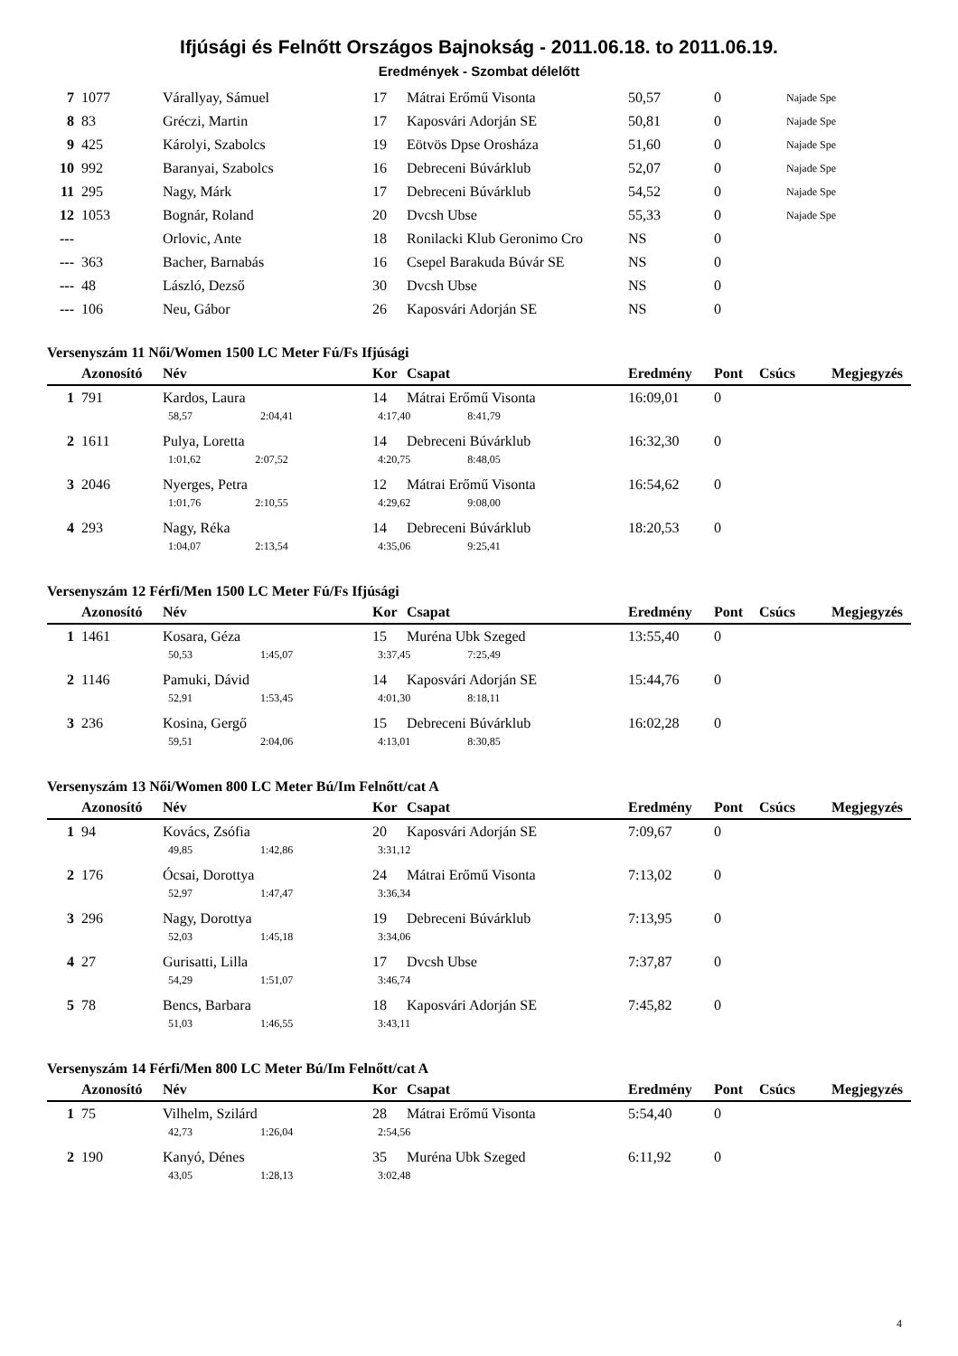Ifjúsági és Felnőtt Országos Bajnokság - 2011.06.18. to 2011.06.19.
Eredmények - Szombat délelőtt
| 7 | 1077 | Várallyay, Sámuel | 17 | Mátrai Erőmű Visonta | 50,57 | 0 | Najade Spe |
| 8 | 83 | Gréczi, Martin | 17 | Kaposvári Adorján SE | 50,81 | 0 | Najade Spe |
| 9 | 425 | Károlyi, Szabolcs | 19 | Eötvös Dpse Orosháza | 51,60 | 0 | Najade Spe |
| 10 | 992 | Baranyai, Szabolcs | 16 | Debreceni Búvárklub | 52,07 | 0 | Najade Spe |
| 11 | 295 | Nagy, Márk | 17 | Debreceni Búvárklub | 54,52 | 0 | Najade Spe |
| 12 | 1053 | Bognár, Roland | 20 | Dvcsh Ubse | 55,33 | 0 | Najade Spe |
| --- | | Orlovic, Ante | 18 | Ronilacki Klub Geronimo Cro | NS | 0 | |
| --- | 363 | Bacher, Barnabás | 16 | Csepel Barakuda Búvár SE | NS | 0 | |
| --- | 48 | László, Dezső | 30 | Dvcsh Ubse | NS | 0 | |
| --- | 106 | Neu, Gábor | 26 | Kaposvári Adorján SE | NS | 0 | |
Versenyszám 11 Női/Women 1500 LC Meter Fú/Fs Ifjúsági
| | Azonosító | Név | Kor | Csapat | Eredmény | Pont | Csúcs | Megjegyzés |
| --- | --- | --- | --- | --- | --- | --- | --- | --- |
| 1 | 791 | Kardos, Laura | 14 | Mátrai Erőmű Visonta | 16:09,01 | 0 | | |
| | | 58,57 2:04,41 | 4:17,40 8:41,79 | | | | | |
| 2 | 1611 | Pulya, Loretta | 14 | Debreceni Búvárklub | 16:32,30 | 0 | | |
| | | 1:01,62 2:07,52 | 4:20,75 8:48,05 | | | | | |
| 3 | 2046 | Nyerges, Petra | 12 | Mátrai Erőmű Visonta | 16:54,62 | 0 | | |
| | | 1:01,76 2:10,55 | 4:29,62 9:08,00 | | | | | |
| 4 | 293 | Nagy, Réka | 14 | Debreceni Búvárklub | 18:20,53 | 0 | | |
| | | 1:04,07 2:13,54 | 4:35,06 9:25,41 | | | | | |
Versenyszám 12 Férfi/Men 1500 LC Meter Fú/Fs Ifjúsági
| | Azonosító | Név | Kor | Csapat | Eredmény | Pont | Csúcs | Megjegyzés |
| --- | --- | --- | --- | --- | --- | --- | --- | --- |
| 1 | 1461 | Kosara, Géza | 15 | Muréna Ubk Szeged | 13:55,40 | 0 | | |
| | | 50,53 1:45,07 | 3:37,45 7:25,49 | | | | | |
| 2 | 1146 | Pamuki, Dávid | 14 | Kaposvári Adorján SE | 15:44,76 | 0 | | |
| | | 52,91 1:53,45 | 4:01,30 8:18,11 | | | | | |
| 3 | 236 | Kosina, Gergő | 15 | Debreceni Búvárklub | 16:02,28 | 0 | | |
| | | 59,51 2:04,06 | 4:13,01 8:30,85 | | | | | |
Versenyszám 13 Női/Women 800 LC Meter Bú/Im Felnőtt/cat A
| | Azonosító | Név | Kor | Csapat | Eredmény | Pont | Csúcs | Megjegyzés |
| --- | --- | --- | --- | --- | --- | --- | --- | --- |
| 1 | 94 | Kovács, Zsófia | 20 | Kaposvári Adorján SE | 7:09,67 | 0 | | |
| | | 49,85 1:42,86 | 3:31,12 | | | | | |
| 2 | 176 | Ócsai, Dorottya | 24 | Mátrai Erőmű Visonta | 7:13,02 | 0 | | |
| | | 52,97 1:47,47 | 3:36,34 | | | | | |
| 3 | 296 | Nagy, Dorottya | 19 | Debreceni Búvárklub | 7:13,95 | 0 | | |
| | | 52,03 1:45,18 | 3:34,06 | | | | | |
| 4 | 27 | Gurisatti, Lilla | 17 | Dvcsh Ubse | 7:37,87 | 0 | | |
| | | 54,29 1:51,07 | 3:46,74 | | | | | |
| 5 | 78 | Bencs, Barbara | 18 | Kaposvári Adorján SE | 7:45,82 | 0 | | |
| | | 51,03 1:46,55 | 3:43,11 | | | | | |
Versenyszám 14 Férfi/Men 800 LC Meter Bú/Im Felnőtt/cat A
| | Azonosító | Név | Kor | Csapat | Eredmény | Pont | Csúcs | Megjegyzés |
| --- | --- | --- | --- | --- | --- | --- | --- | --- |
| 1 | 75 | Vilhelm, Szilárd | 28 | Mátrai Erőmű Visonta | 5:54,40 | 0 | | |
| | | 42,73 1:26,04 | 2:54,56 | | | | | |
| 2 | 190 | Kanyó, Dénes | 35 | Muréna Ubk Szeged | 6:11,92 | 0 | | |
| | | 43,05 1:28,13 | 3:02,48 | | | | | |
4